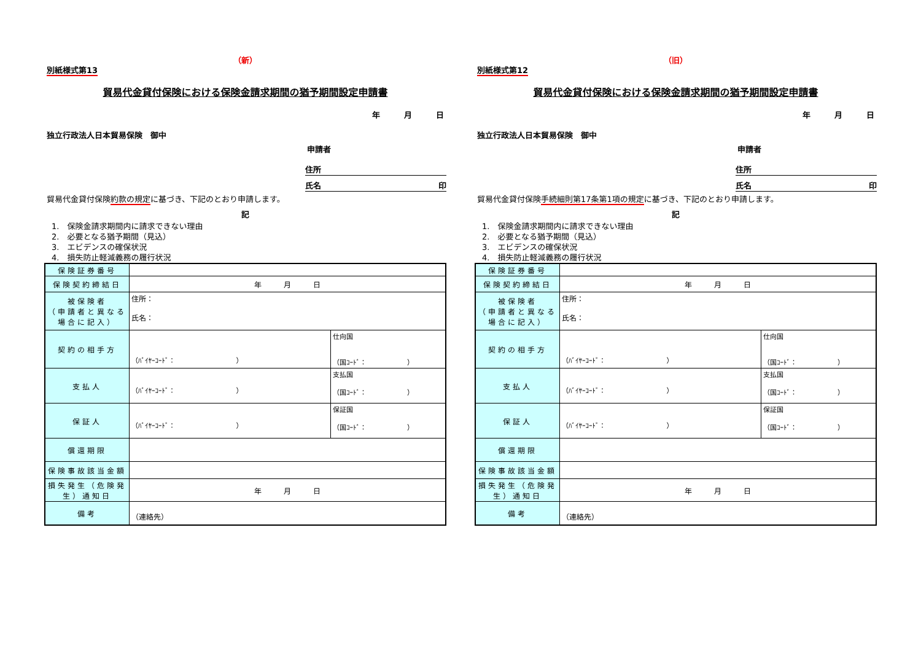（新）
別紙様式第13
貿易代金貸付保険における保険金請求期間の猶予期間設定申請書
年　　　月　　　日
独立行政法人日本貿易保険　御中
申請者
住所
氏名 印
貿易代金貸付保険約款の規定に基づき、下記のとおり申請します。
記
1.　保険金請求期間内に請求できない理由
2.　必要となる猶予期間（見込）
3.　エビデンスの確保状況
4.　損失防止軽減義務の履行状況
| 保険証券番号 | | |
| 保険契約締結日 | 年 月 日 | |
| 被保険者 （申請者と異なる場合に記入） | 住所： 氏名： | |
| 契約の相手方 | （ﾊﾞｲﾔｰｺｰﾄﾞ： ） | 仕向国 （国ｺｰﾄﾞ： ） |
| 支払人 | （ﾊﾞｲﾔｰｺｰﾄﾞ： ） | 支払国 （国ｺｰﾄﾞ： ） |
| 保証人 | （ﾊﾞｲﾔｰｺｰﾄﾞ： ） | 保証国 （国ｺｰﾄﾞ： ） |
| 償還期限 | | |
| 保険事故該当金額 | | |
| 損失発生（危険発生）通知日 | 年 月 日 | |
| 備考 | （連絡先） | |
（旧）
別紙様式第12
貿易代金貸付保険における保険金請求期間の猶予期間設定申請書
年　　　月　　　日
独立行政法人日本貿易保険　御中
申請者
住所
氏名 印
貿易代金貸付保険手続細則第17条第1項の規定に基づき、下記のとおり申請します。
記
1.　保険金請求期間内に請求できない理由
2.　必要となる猶予期間（見込）
3.　エビデンスの確保状況
4.　損失防止軽減義務の履行状況
| 保険証券番号 | | |
| 保険契約締結日 | 年 月 日 | |
| 被保険者 （申請者と異なる場合に記入） | 住所： 氏名： | |
| 契約の相手方 | （ﾊﾞｲﾔｰｺｰﾄﾞ： ） | 仕向国 （国ｺｰﾄﾞ： ） |
| 支払人 | （ﾊﾞｲﾔｰｺｰﾄﾞ： ） | 支払国 （国ｺｰﾄﾞ： ） |
| 保証人 | （ﾊﾞｲﾔｰｺｰﾄﾞ： ） | 保証国 （国ｺｰﾄﾞ： ） |
| 償還期限 | | |
| 保険事故該当金額 | | |
| 損失発生（危険発生）通知日 | 年 月 日 | |
| 備考 | （連絡先） | |